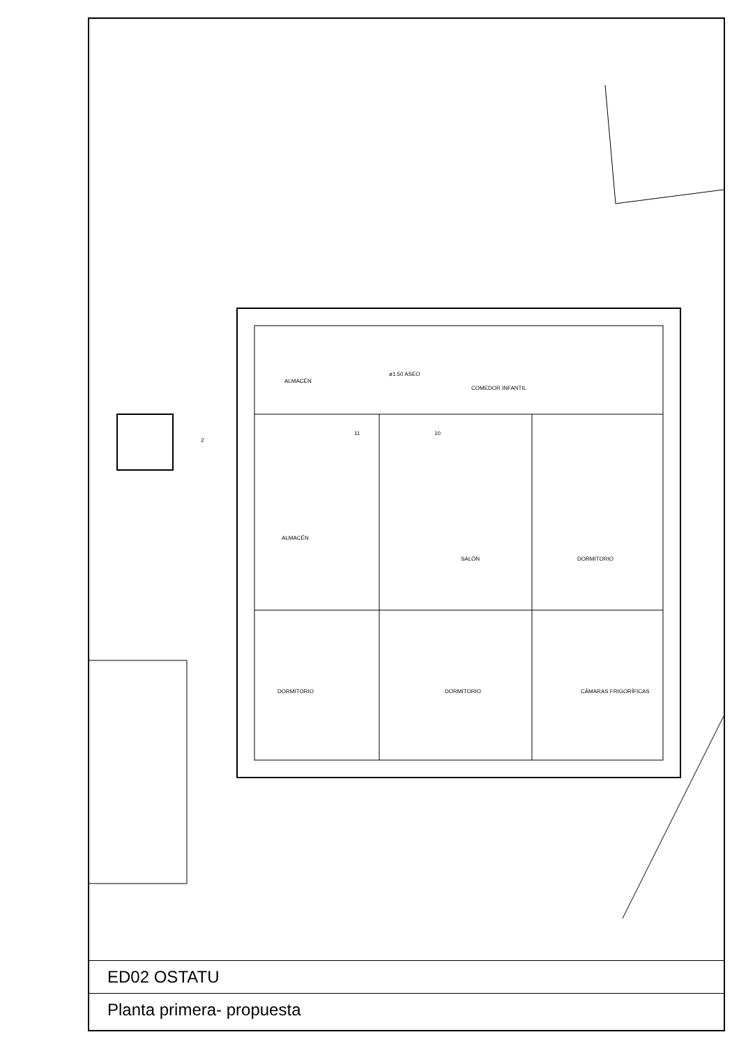ALMACÉN
ø1.50 ASEO
COMEDOR INFANTIL
2
11 10
ALMACÉN
SALÓN DORMITORIO
DORMITORIO DORMITORIO CÁMARAS FRIGORÍFICAS
ED02 OSTATU
Planta primera- propuesta